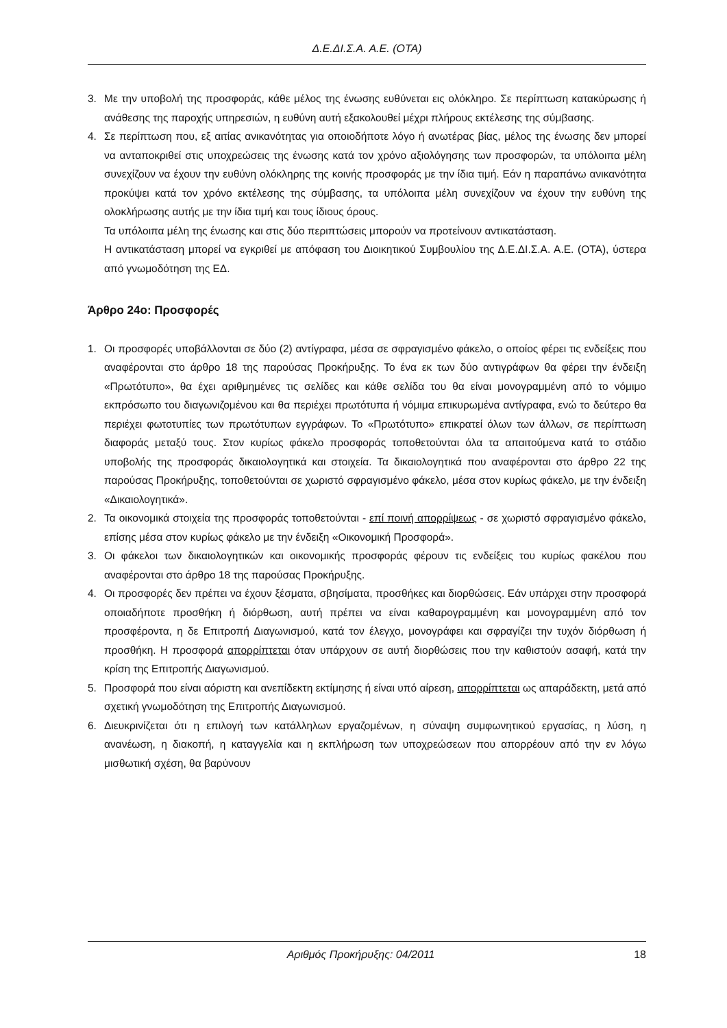Δ.Ε.ΔΙ.Σ.Α. Α.Ε. (ΟΤΑ)
3. Με την υποβολή της προσφοράς, κάθε μέλος της ένωσης ευθύνεται εις ολόκληρο. Σε περίπτωση κατακύρωσης ή ανάθεσης της παροχής υπηρεσιών, η ευθύνη αυτή εξακολουθεί μέχρι πλήρους εκτέλεσης της σύμβασης.
4. Σε περίπτωση που, εξ αιτίας ανικανότητας για οποιοδήποτε λόγο ή ανωτέρας βίας, μέλος της ένωσης δεν μπορεί να ανταποκριθεί στις υποχρεώσεις της ένωσης κατά τον χρόνο αξιολόγησης των προσφορών, τα υπόλοιπα μέλη συνεχίζουν να έχουν την ευθύνη ολόκληρης της κοινής προσφοράς με την ίδια τιμή. Εάν η παραπάνω ανικανότητα προκύψει κατά τον χρόνο εκτέλεσης της σύμβασης, τα υπόλοιπα μέλη συνεχίζουν να έχουν την ευθύνη της ολοκλήρωσης αυτής με την ίδια τιμή και τους ίδιους όρους.
Τα υπόλοιπα μέλη της ένωσης και στις δύο περιπτώσεις μπορούν να προτείνουν αντικατάσταση.
Η αντικατάσταση μπορεί να εγκριθεί με απόφαση του Διοικητικού Συμβουλίου της Δ.Ε.ΔΙ.Σ.Α. Α.Ε. (ΟΤΑ), ύστερα από γνωμοδότηση της ΕΔ.
Άρθρο 24ο: Προσφορές
1. Οι προσφορές υποβάλλονται σε δύο (2) αντίγραφα, μέσα σε σφραγισμένο φάκελο, ο οποίος φέρει τις ενδείξεις που αναφέρονται στο άρθρο 18 της παρούσας Προκήρυξης. Το ένα εκ των δύο αντιγράφων θα φέρει την ένδειξη «Πρωτότυπο», θα έχει αριθμημένες τις σελίδες και κάθε σελίδα του θα είναι μονογραμμένη από το νόμιμο εκπρόσωπο του διαγωνιζομένου και θα περιέχει πρωτότυπα ή νόμιμα επικυρωμένα αντίγραφα, ενώ το δεύτερο θα περιέχει φωτοτυπίες των πρωτότυπων εγγράφων. Το «Πρωτότυπο» επικρατεί όλων των άλλων, σε περίπτωση διαφοράς μεταξύ τους. Στον κυρίως φάκελο προσφοράς τοποθετούνται όλα τα απαιτούμενα κατά το στάδιο υποβολής της προσφοράς δικαιολογητικά και στοιχεία. Τα δικαιολογητικά που αναφέρονται στο άρθρο 22 της παρούσας Προκήρυξης, τοποθετούνται σε χωριστό σφραγισμένο φάκελο, μέσα στον κυρίως φάκελο, με την ένδειξη «Δικαιολογητικά».
2. Τα οικονομικά στοιχεία της προσφοράς τοποθετούνται - επί ποινή απορρίψεως - σε χωριστό σφραγισμένο φάκελο, επίσης μέσα στον κυρίως φάκελο με την ένδειξη «Οικονομική Προσφορά».
3. Οι φάκελοι των δικαιολογητικών και οικονομικής προσφοράς φέρουν τις ενδείξεις του κυρίως φακέλου που αναφέρονται στο άρθρο 18 της παρούσας Προκήρυξης.
4. Οι προσφορές δεν πρέπει να έχουν ξέσματα, σβησίματα, προσθήκες και διορθώσεις. Εάν υπάρχει στην προσφορά οποιαδήποτε προσθήκη ή διόρθωση, αυτή πρέπει να είναι καθαρογραμμένη και μονογραμμένη από τον προσφέροντα, η δε Επιτροπή Διαγωνισμού, κατά τον έλεγχο, μονογράφει και σφραγίζει την τυχόν διόρθωση ή προσθήκη. Η προσφορά απορρίπτεται όταν υπάρχουν σε αυτή διορθώσεις που την καθιστούν ασαφή, κατά την κρίση της Επιτροπής Διαγωνισμού.
5. Προσφορά που είναι αόριστη και ανεπίδεκτη εκτίμησης ή είναι υπό αίρεση, απορρίπτεται ως απαράδεκτη, μετά από σχετική γνωμοδότηση της Επιτροπής Διαγωνισμού.
6. Διευκρινίζεται ότι η επιλογή των κατάλληλων εργαζομένων, η σύναψη συμφωνητικού εργασίας, η λύση, η ανανέωση, η διακοπή, η καταγγελία και η εκπλήρωση των υποχρεώσεων που απορρέουν από την εν λόγω μισθωτική σχέση, θα βαρύνουν
Αριθμός Προκήρυξης: 04/2011 18